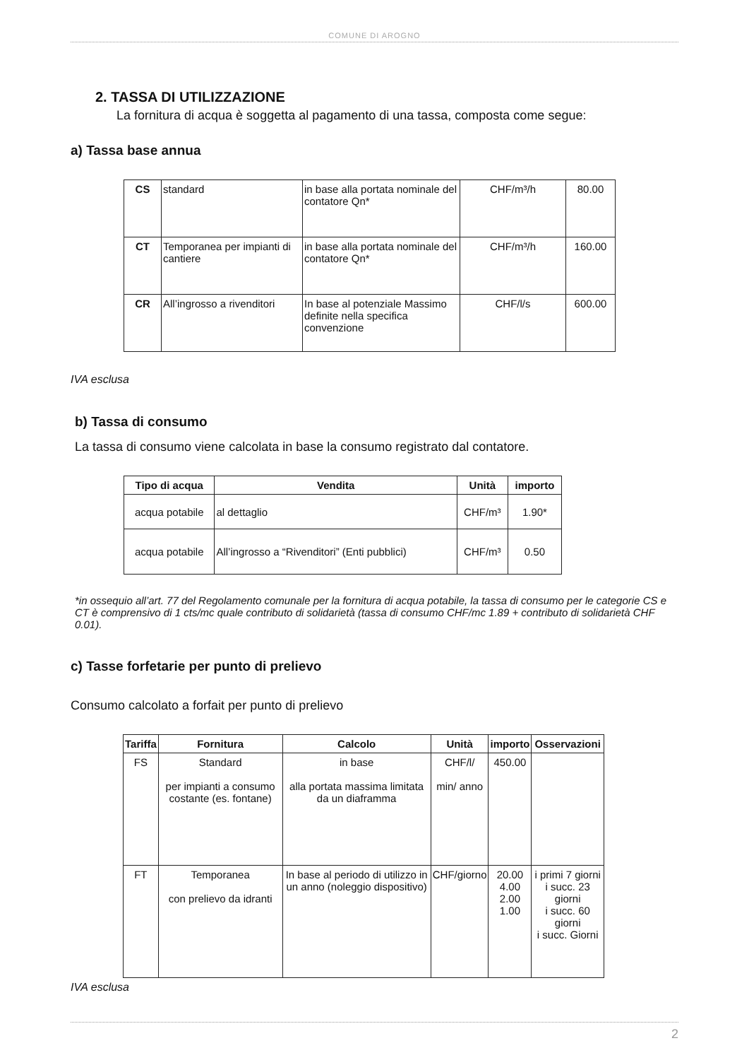COMUNE DI AROGNO
2. TASSA DI UTILIZZAZIONE
La fornitura di acqua è soggetta al pagamento di una tassa, composta come segue:
a) Tassa base annua
| CS | standard | in base alla portata nominale del contatore Qn* | CHF/m³/h | 80.00 |
| CT | Temporanea per impianti di cantiere | in base alla portata nominale del contatore Qn* | CHF/m³/h | 160.00 |
| CR | All’ingrosso a rivenditori | In base al potenziale Massimo definite nella specifica convenzione | CHF/l/s | 600.00 |
IVA esclusa
b) Tassa di consumo
La tassa di consumo viene calcolata in base la consumo registrato dal contatore.
| Tipo di acqua | Vendita | Unità | importo |
| --- | --- | --- | --- |
| acqua potabile | al dettaglio | CHF/m³ | 1.90* |
| acqua potabile | All’ingrosso a “Rivenditori” (Enti pubblici) | CHF/m³ | 0.50 |
*in ossequio all’art. 77 del Regolamento comunale per la fornitura di acqua potabile, la tassa di consumo per le categorie CS e CT è comprensivo di 1 cts/mc quale contributo di solidarietà (tassa di consumo CHF/mc 1.89 + contributo di solidarietà CHF 0.01).
c) Tasse forfetarie per punto di prelievo
Consumo calcolato a forfait per punto di prelievo
| Tariffa | Fornitura | Calcolo | Unità | importo | Osservazioni |
| --- | --- | --- | --- | --- | --- |
| FS | Standard per impianti a consumo costante (es. fontane) | in base alla portata massima limitata da un diaframma | CHF/l/ min/ anno | 450.00 | |
| FT | Temporanea con prelievo da idranti | In base al periodo di utilizzo in un anno (noleggio dispositivo) | CHF/giorno | 20.00 4.00 2.00 1.00 | i primi 7 giorni i succ. 23 giorni i succ. 60 giorni i succ. Giorni |
IVA esclusa
2